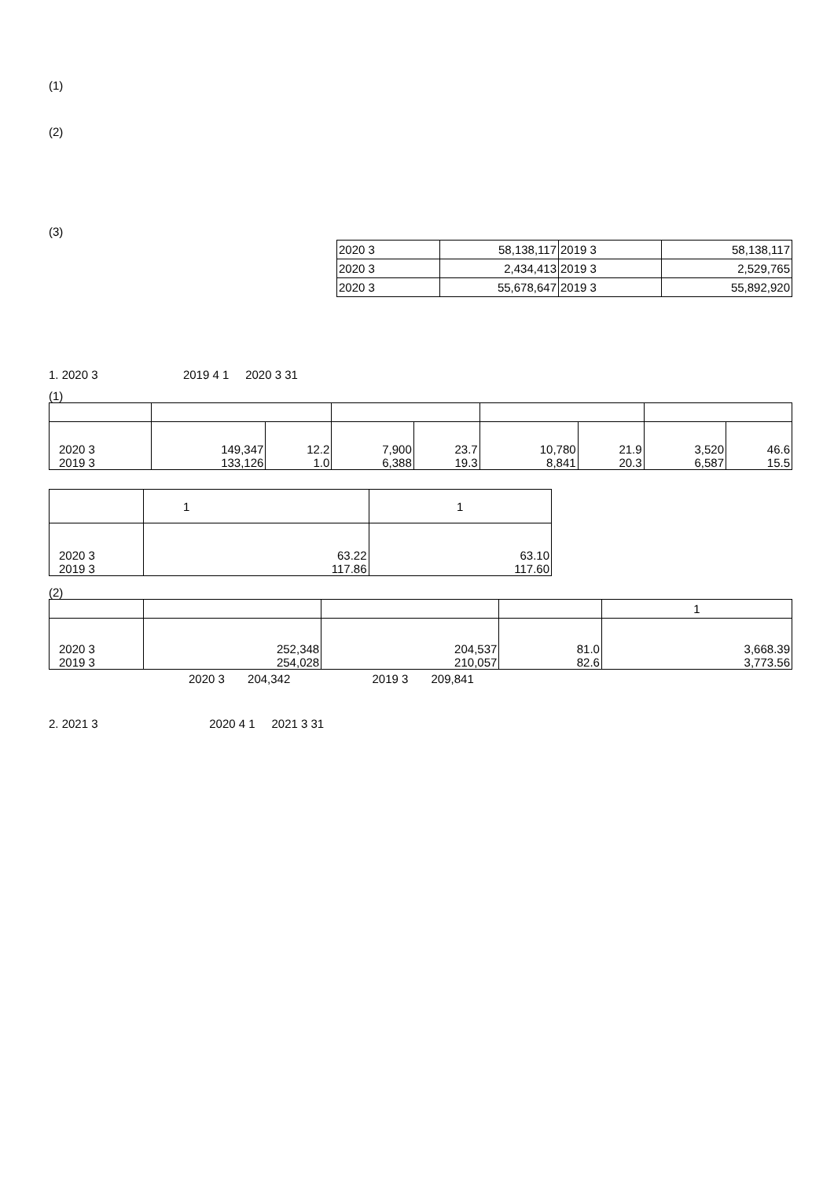(1)
(2)
(3)
| 2020 3 | 58,138,117 | 2019 3 | 58,138,117 |
| 2020 3 | 2,434,413 | 2019 3 | 2,529,765 |
| 2020 3 | 55,678,647 | 2019 3 | 55,892,920 |
1. 2020 3 2019 4 1 2020 3 31
(1)
| 2020 3 2019 3 | 149,347 133,126 | 12.2 1.0 | 7,900 6,388 | 23.7 19.3 | 10,780 8,841 | 21.9 20.3 | 3,520 6,587 | 46.6 15.5 |
| | 1 | 1 |
| 2020 3 2019 3 | 63.22 117.86 | 63.10 117.60 |
(2)
| | | | | 1 |
| 2020 3 2019 3 | 252,348 254,028 | 204,537 210,057 | 81.0 82.6 | 3,668.39 3,773.56 |
2020 3 204,342 2019 3 209,841
2. 2021 3 2020 4 1 2021 3 31